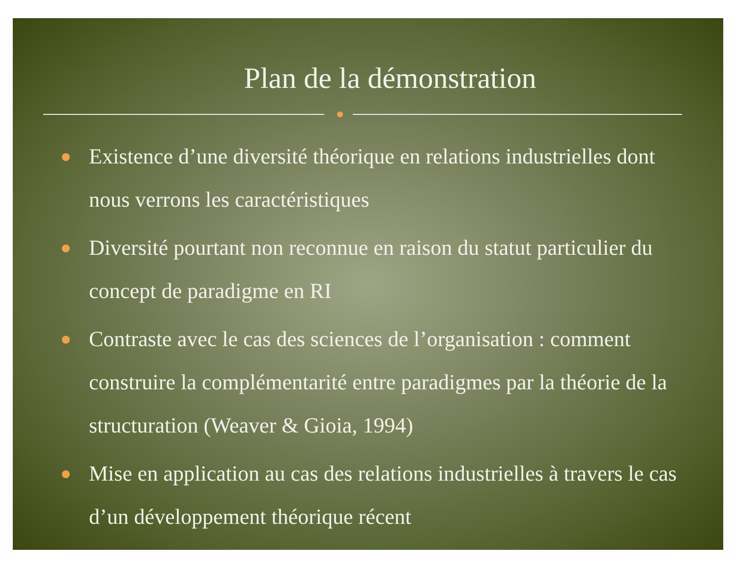Plan de la démonstration
Existence d’une diversité théorique en relations industrielles dont nous verrons les caractéristiques
Diversité pourtant non reconnue en raison du statut particulier du concept de paradigme en RI
Contraste avec le cas des sciences de l’organisation : comment construire la complémentarité entre paradigmes par la théorie de la structuration (Weaver & Gioia, 1994)
Mise en application au cas des relations industrielles à travers le cas d’un développement théorique récent